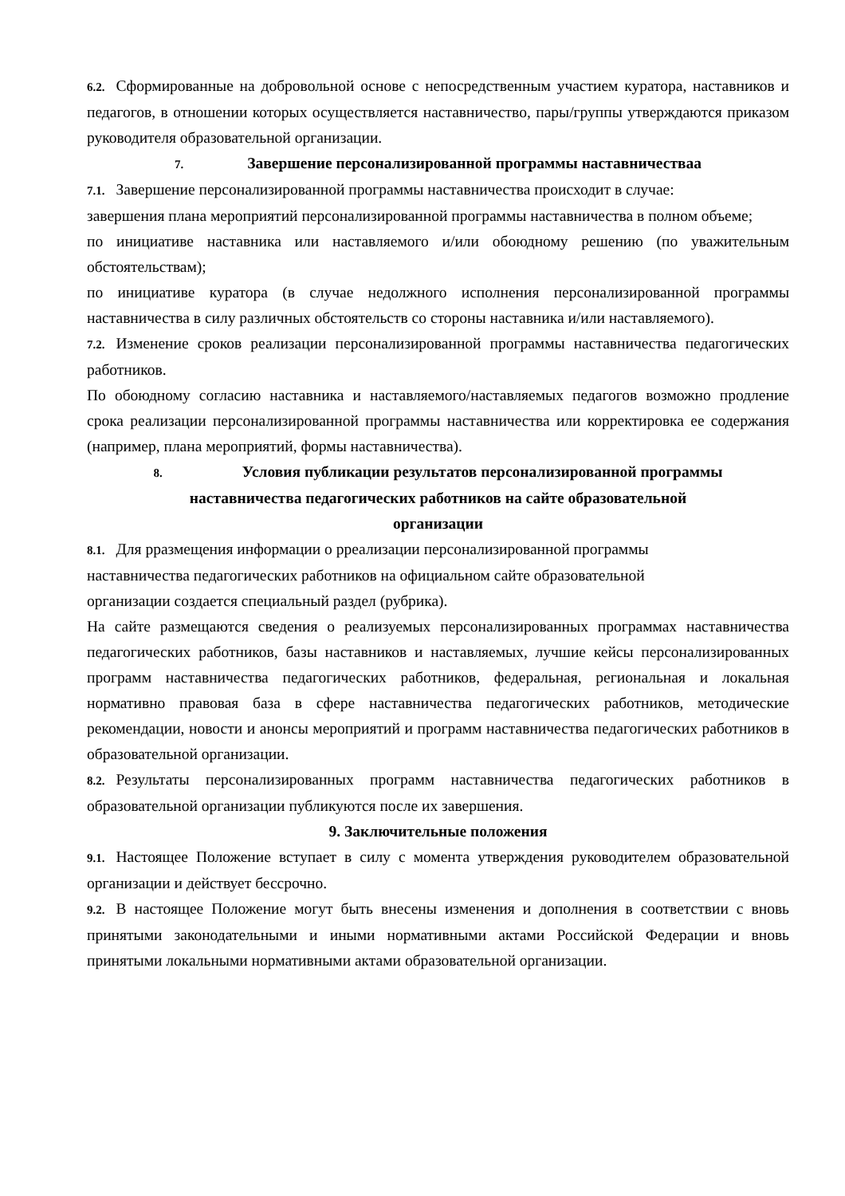6.2. Сформированные на добровольной основе с непосредственным участием куратора, наставников и педагогов, в отношении которых осуществляется наставничество, пары/группы утверждаются приказом руководителя образовательной организации.
7. Завершение персонализированной программы наставничестваа
7.1. Завершение персонализированной программы наставничества происходит в случае:
завершения плана мероприятий персонализированной программы наставничества в полном объеме;
по инициативе наставника или наставляемого и/или обоюдному решению (по уважительным обстоятельствам);
по инициативе куратора (в случае недолжного исполнения персонализированной программы наставничества в силу различных обстоятельств со стороны наставника и/или наставляемого).
7.2. Изменение сроков реализации персонализированной программы наставничества педагогических работников.
По обоюдному согласию наставника и наставляемого/наставляемых педагогов возможно продление срока реализации персонализированной программы наставничества или корректировка ее содержания (например, плана мероприятий, формы наставничества).
8. Условия публикации результатов персонализированной программы
наставничества педагогических работников на сайте образовательной
организации
8.1. Для рразмещения информации о рреализации персонализированной программы
наставничества педагогических работников на официальном сайте образовательной
организации создается специальный раздел (рубрика).
На сайте размещаются сведения о реализуемых персонализированных программах наставничества педагогических работников, базы наставников и наставляемых, лучшие кейсы персонализированных программ наставничества педагогических работников, федеральная, региональная и локальная нормативно правовая база в сфере наставничества педагогических работников, методические рекомендации, новости и анонсы мероприятий и программ наставничества педагогических работников в образовательной организации.
8.2. Результаты персонализированных программ наставничества педагогических работников в образовательной организации публикуются после их завершения.
9. Заключительные положения
9.1. Настоящее Положение вступает в силу с момента утверждения руководителем образовательной организации и действует бессрочно.
9.2. В настоящее Положение могут быть внесены изменения и дополнения в соответствии с вновь принятыми законодательными и иными нормативными актами Российской Федерации и вновь принятыми локальными нормативными актами образовательной организации.